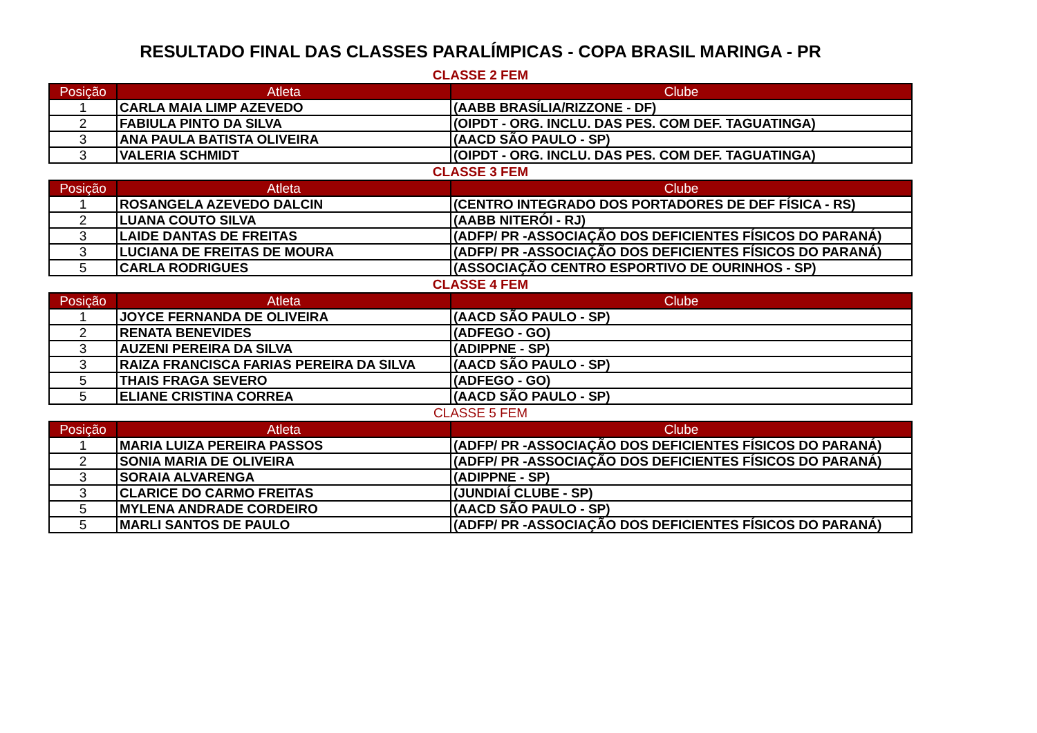RESULTADO FINAL DAS CLASSES PARALÍMPICAS - COPA BRASIL MARINGA - PR
CLASSE 2 FEM
| Posição | Atleta | Clube |
| --- | --- | --- |
| 1 | CARLA MAIA LIMP AZEVEDO | (AABB BRASÍLIA/RIZZONE - DF) |
| 2 | FABIULA PINTO DA SILVA | (OIPDT - ORG. INCLU. DAS PES. COM DEF. TAGUATINGA) |
| 3 | ANA PAULA BATISTA OLIVEIRA | (AACD SÃO PAULO - SP) |
| 3 | VALERIA SCHMIDT | (OIPDT - ORG. INCLU. DAS PES. COM DEF. TAGUATINGA) |
CLASSE 3 FEM
| Posição | Atleta | Clube |
| --- | --- | --- |
| 1 | ROSANGELA AZEVEDO DALCIN | (CENTRO INTEGRADO DOS PORTADORES DE DEF FÍSICA - RS) |
| 2 | LUANA COUTO SILVA | (AABB NITERÓI - RJ) |
| 3 | LAIDE DANTAS DE FREITAS | (ADFP/ PR -ASSOCIAÇÃO DOS DEFICIENTES FÍSICOS DO PARANÁ) |
| 3 | LUCIANA DE FREITAS DE MOURA | (ADFP/ PR -ASSOCIAÇÃO DOS DEFICIENTES FÍSICOS DO PARANÁ) |
| 5 | CARLA RODRIGUES | (ASSOCIAÇÃO CENTRO ESPORTIVO DE OURINHOS - SP) |
CLASSE 4 FEM
| Posição | Atleta | Clube |
| --- | --- | --- |
| 1 | JOYCE FERNANDA DE OLIVEIRA | (AACD SÃO PAULO - SP) |
| 2 | RENATA BENEVIDES | (ADFEGO - GO) |
| 3 | AUZENI PEREIRA DA SILVA | (ADIPPNE - SP) |
| 3 | RAIZA FRANCISCA FARIAS PEREIRA DA SILVA | (AACD SÃO PAULO - SP) |
| 5 | THAIS FRAGA SEVERO | (ADFEGO - GO) |
| 5 | ELIANE CRISTINA CORREA | (AACD SÃO PAULO - SP) |
CLASSE 5 FEM
| Posição | Atleta | Clube |
| --- | --- | --- |
| 1 | MARIA LUIZA PEREIRA PASSOS | (ADFP/ PR -ASSOCIAÇÃO DOS DEFICIENTES FÍSICOS DO PARANÁ) |
| 2 | SONIA MARIA DE OLIVEIRA | (ADFP/ PR -ASSOCIAÇÃO DOS DEFICIENTES FÍSICOS DO PARANÁ) |
| 3 | SORAIA ALVARENGA | (ADIPPNE - SP) |
| 3 | CLARICE DO CARMO FREITAS | (JUNDIAÍ CLUBE - SP) |
| 5 | MYLENA ANDRADE CORDEIRO | (AACD SÃO PAULO - SP) |
| 5 | MARLI SANTOS DE PAULO | (ADFP/ PR -ASSOCIAÇÃO DOS DEFICIENTES FÍSICOS DO PARANÁ) |